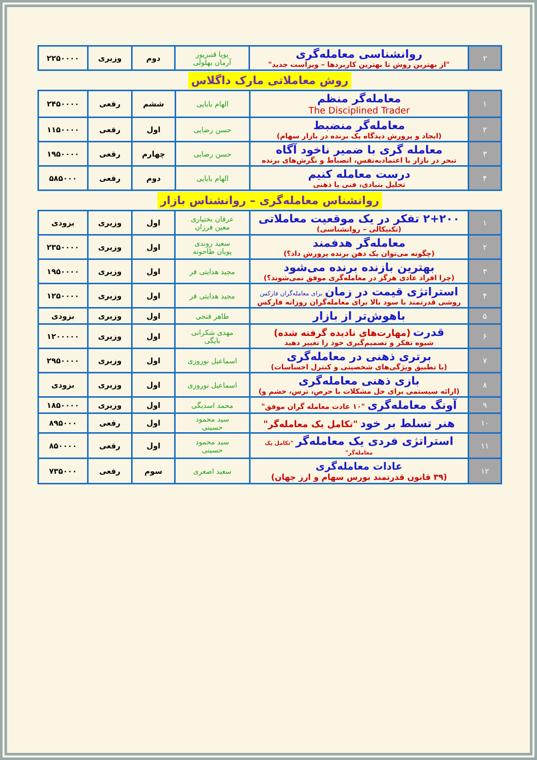| ۲ | روانشناسی معامله‌گری "از بهترین روش تا بهترین کاربردها – ویراست جدید" | پویا قنبرپور آرمان بهلولی | دوم | وزیری | ۲۲۵۰۰۰۰ |
روش معاملاتی مارک داگلاس
| ۱ | معامله‌گر منظم The Disciplined Trader | الهام بابایی | ششم | رقعی | ۲۴۵۰۰۰۰ |
| ۲ | معامله‌گر منضبط (ایجاد و پرورش دیدگاه یک برنده در بازار سهام) | حسن رضایی | اول | رقعی | ۱۱۵۰۰۰۰ |
| ۳ | معامله گری با ضمیر ناخود آگاه تبحر در بازار با اعتمادبه‌نفس، انضباط و نگرش‌های برنده | حسن رضایی | چهارم | رقعی | ۱۹۵۰۰۰۰ |
| ۴ | درست معامله کنیم تحلیل بنیادی، فنی یا ذهنی | الهام بابایی | دوم | رقعی | ۵۸۵۰۰۰ |
روانشناس معامله‌گری – روانشناس بازار
| ۱ | ۲+۲۰۰ تفکر در یک موقعیت معاملاتی (تکنیکالی – روانشناسی) | عرفان بختیاری معین فرزان | اول | وزیری | بزودی |
| ۲ | معامله‌گر هدفمند (چگونه می‌توان یک ذهن برنده پرورش داد؟) | سعید روندی پویان طاحونه | اول | وزیری | ۲۳۵۰۰۰۰ |
| ۳ | بهترین بازنده برنده می‌شود (چرا افراد عادی هرگز در معامله‌گری موفق نمی‌شوند؟) | مجید هدایتی فر | اول | وزیری | ۱۹۵۰۰۰۰ |
| ۴ | استراتژی قیمت در زمان برای معامله‌گران فارکس روشی قدرتمند با سود بالا برای معامله‌گران روزانه فارکس | مجید هدایتی فر | اول | وزیری | ۱۲۵۰۰۰۰ |
| ۵ | باهوش‌تر از بازار | طاهر فتحی | اول | وزیری | بزودی |
| ۶ | قدرت (مهارت‌های نادیده گرفته شده) شیوه تفکر و تصمیم‌گیری خود را تغییر دهید | مهدی شکرانی بایگی | اول | وزیری | ۱۲۰۰۰۰۰ |
| ۷ | برتری ذهنی در معامله‌گری (با تطبیق ویژگی‌های شخصیتی و کنترل احساسات) | اسماعیل نوروزی | اول | وزیری | ۲۹۵۰۰۰۰ |
| ۸ | بازی ذهنی معامله‌گری (ارائه سیستمی برای حل مشکلات با حرص، ترس، خشم و) | اسماعیل نوروزی | اول | وزیری | بزودی |
| ۹ | آونگ معامله‌گری "۱۰ عادت معامله گران موفق" | محمد اسدبگی | اول | وزیری | ۱۸۵۰۰۰۰ |
| ۱۰ | هنر تسلط بر خود "تکامل یک معامله‌گر" | سید محمود حسینی | اول | رقعی | ۸۹۵۰۰۰ |
| ۱۱ | استراتژی فردی یک معامله‌گر "تکامل یک معامله‌گر" | سید محمود حسینی | اول | رقعی | ۸۵۰۰۰۰ |
| ۱۲ | عادات معامله‌گری (۳۹ قانون قدرتمند بورس سهام و ارز جهان) | سعید اصغری | سوم | رقعی | ۷۳۵۰۰۰ |